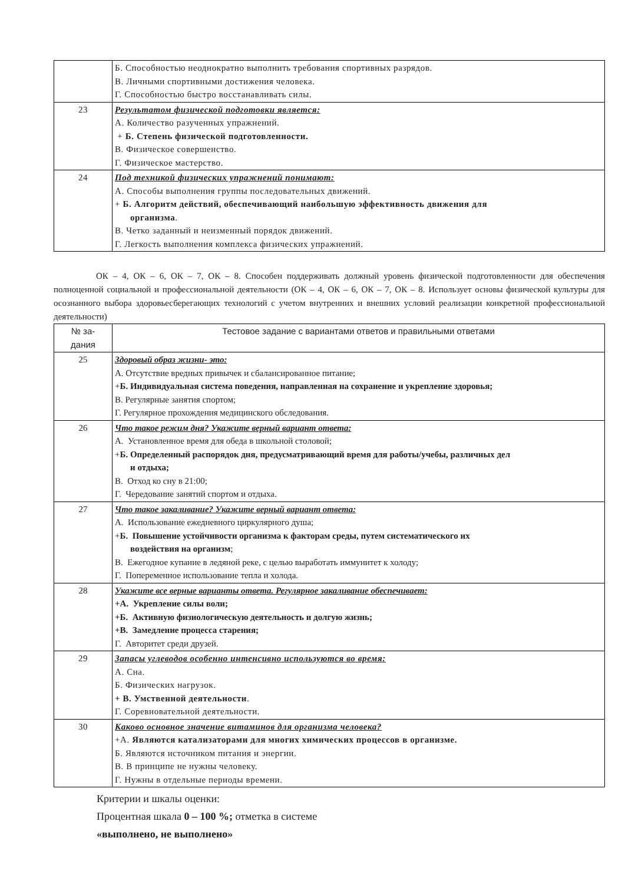| | Б. Способностью неоднократно выполнить требования спортивных разрядов. В. Личными спортивными достижения человека. Г. Способностью быстро восстанавливать силы. |
| 23 | Результатом физической подготовки является: А. Количество разученных упражнений. + Б. Степень физической подготовленности. В. Физическое совершенство. Г. Физическое мастерство. |
| 24 | Под техникой физических упражнений понимают: А. Способы выполнения группы последовательных движений. + Б. Алгоритм действий, обеспечивающий наибольшую эффективность движения для организма . В. Четко заданный и неизменный порядок движений. Г. Легкость выполнения комплекса физических упражнений. |
ОК – 4, ОК – 6, ОК – 7, ОК – 8. Способен поддерживать должный уровень физической подготовленности для обеспечения полноценной социальной и профессиональной деятельности (ОК – 4, ОК – 6, ОК – 7, ОК – 8. Использует основы физической культуры для осознанного выбора здоровьесберегающих технологий с учетом внутренних и внешних условий реализации конкретной профессиональной деятельности)
| № за- дания | Тестовое задание с вариантами ответов и правильными ответами |
| --- | --- |
| 25 | Здоровый образ жизни- это: А. Отсутствие вредных привычек и сбалансированное питание; + Б. Индивидуальная система поведения, направленная на сохранение и укрепление здоровья; В. Регулярные занятия спортом; Г. Регулярное прохождения медицинского обследования. |
| 26 | Что такое режим дня? Укажите верный вариант ответа: А. Установленное время для обеда в школьной столовой; + Б. Определенный распорядок дня, предусматривающий время для работы/учебы, различных дел и отдыха; В. Отход ко сну в 21:00; Г. Чередование занятий спортом и отдыха. |
| 27 | Что такое закаливание? Укажите верный вариант ответа: А. Использование ежедневного циркулярного душа; + Б. Повышение устойчивости организма к факторам среды, путем систематического их воздействия на организм ; В. Ежегодное купание в ледяной реке, с целью выработать иммунитет к холоду; Г. Попеременное использование тепла и холода. |
| 28 | Укажите все верные варианты ответа. Регулярное закаливание обеспечивает: +А. Укрепление силы воли; +Б. Активную физиологическую деятельность и долгую жизнь; +В. Замедление процесса старения; Г. Авторитет среди друзей. |
| 29 | Запасы углеводов особенно интенсивно используются во время: А. Сна. Б. Физических нагрузок. + В. Умственной деятельности . Г. Соревновательной деятельности. |
| 30 | Каково основное значение витаминов для организма человека? +А. Являются катализаторами для многих химических процессов в организме. Б. Являются источником питания и энергии. В. В принципе не нужны человеку. Г. Нужны в отдельные периоды времени. |
Критерии и шкалы оценки:
Процентная шкала 0 – 100 %; отметка в системе
«выполнено, не выполнено»